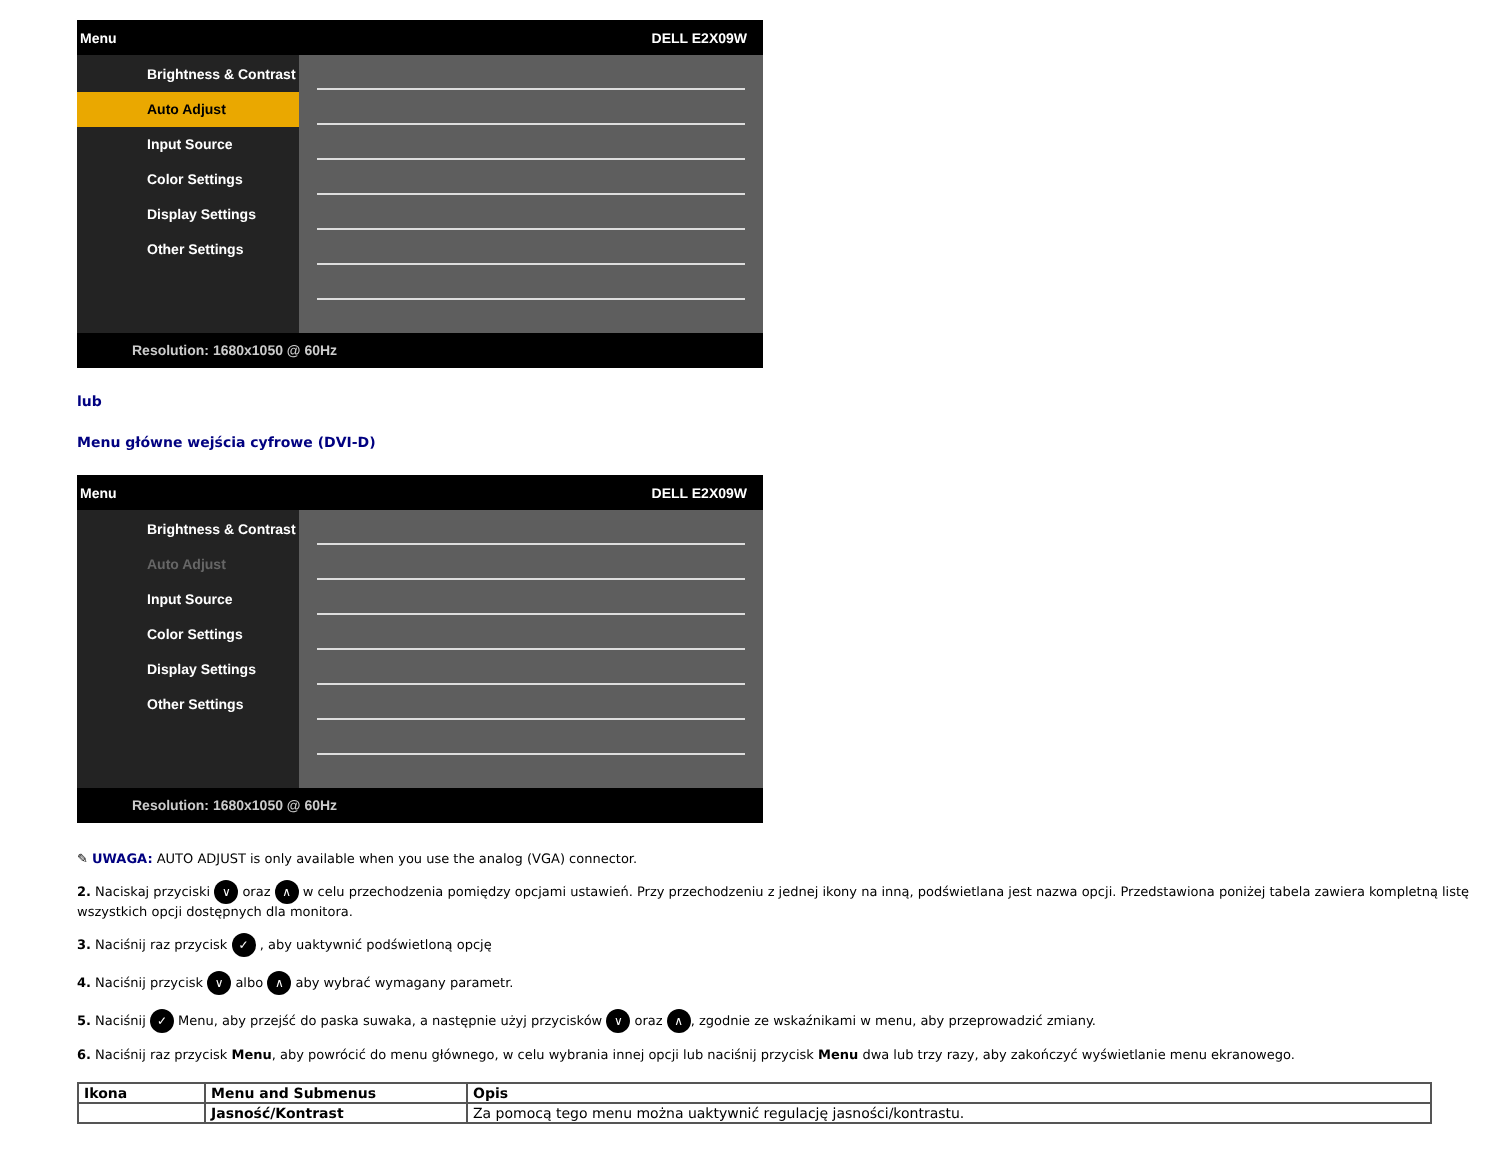Menu DELL E2X09W
Brightness & Contrast
Auto Adjust
Input Source
Color Settings
Display Settings
Other Settings
Resolution: 1680x1050 @ 60Hz
lub
Menu główne wejścia cyfrowe (DVI-D)
Menu DELL E2X09W
Brightness & Contrast
Auto Adjust
Input Source
Color Settings
Display Settings
Other Settings
Resolution: 1680x1050 @ 60Hz
✎ UWAGA: AUTO ADJUST is only available when you use the analog (VGA) connector.
2. Naciskaj przyciski ∨ oraz ∧ w celu przechodzenia pomiędzy opcjami ustawień. Przy przechodzeniu z jednej ikony na inną, podświetlana jest nazwa opcji. Przedstawiona poniżej tabela zawiera kompletną listę wszystkich opcji dostępnych dla monitora.
3. Naciśnij raz przycisk ✓ , aby uaktywnić podświetloną opcję
4. Naciśnij przycisk ∨ albo ∧ aby wybrać wymagany parametr.
5. Naciśnij ✓ Menu, aby przejść do paska suwaka, a następnie użyj przycisków ∨ oraz ∧, zgodnie ze wskaźnikami w menu, aby przeprowadzić zmiany.
6. Naciśnij raz przycisk Menu, aby powrócić do menu głównego, w celu wybrania innej opcji lub naciśnij przycisk Menu dwa lub trzy razy, aby zakończyć wyświetlanie menu ekranowego.
| Ikona | Menu and Submenus | Opis |
| --- | --- | --- |
| | Jasność/Kontrast | Za pomocą tego menu można uaktywnić regulację jasności/kontrastu. |